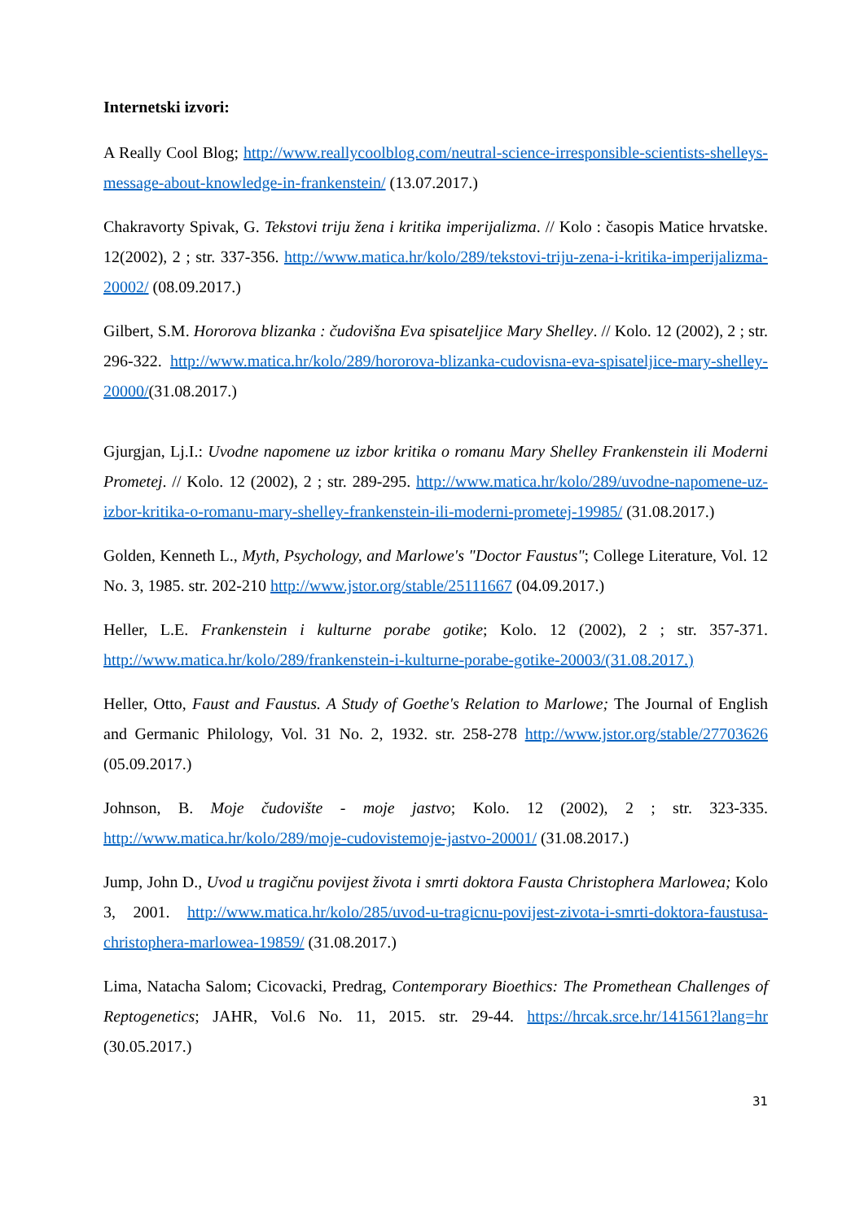Internetski izvori:
A Really Cool Blog; http://www.reallycoolblog.com/neutral-science-irresponsible-scientists-shelleys-message-about-knowledge-in-frankenstein/ (13.07.2017.)
Chakravorty Spivak, G. Tekstovi triju žena i kritika imperijalizma. // Kolo : časopis Matice hrvatske. 12(2002), 2 ; str. 337-356. http://www.matica.hr/kolo/289/tekstovi-triju-zena-i-kritika-imperijalizma-20002/ (08.09.2017.)
Gilbert, S.M. Hororova blizanka : čudovišna Eva spisateljice Mary Shelley. // Kolo. 12 (2002), 2 ; str. 296-322. http://www.matica.hr/kolo/289/hororova-blizanka-cudovisna-eva-spisateljice-mary-shelley-20000/(31.08.2017.)
Gjurgjan, Lj.I.: Uvodne napomene uz izbor kritika o romanu Mary Shelley Frankenstein ili Moderni Prometej. // Kolo. 12 (2002), 2 ; str. 289-295. http://www.matica.hr/kolo/289/uvodne-napomene-uz-izbor-kritika-o-romanu-mary-shelley-frankenstein-ili-moderni-prometej-19985/ (31.08.2017.)
Golden, Kenneth L., Myth, Psychology, and Marlowe's "Doctor Faustus"; College Literature, Vol. 12 No. 3, 1985. str. 202-210 http://www.jstor.org/stable/25111667 (04.09.2017.)
Heller, L.E. Frankenstein i kulturne porabe gotike; Kolo. 12 (2002), 2 ; str. 357-371. http://www.matica.hr/kolo/289/frankenstein-i-kulturne-porabe-gotike-20003/(31.08.2017.)
Heller, Otto, Faust and Faustus. A Study of Goethe's Relation to Marlowe; The Journal of English and Germanic Philology, Vol. 31 No. 2, 1932. str. 258-278 http://www.jstor.org/stable/27703626 (05.09.2017.)
Johnson, B. Moje čudovište - moje jastvo; Kolo. 12 (2002), 2 ; str. 323-335. http://www.matica.hr/kolo/289/moje-cudovistemoje-jastvo-20001/ (31.08.2017.)
Jump, John D., Uvod u tragičnu povijest života i smrti doktora Fausta Christophera Marlowea; Kolo 3, 2001. http://www.matica.hr/kolo/285/uvod-u-tragicnu-povijest-zivota-i-smrti-doktora-faustusa-christophera-marlowea-19859/ (31.08.2017.)
Lima, Natacha Salom; Cicovacki, Predrag, Contemporary Bioethics: The Promethean Challenges of Reptogenetics; JAHR, Vol.6 No. 11, 2015. str. 29-44. https://hrcak.srce.hr/141561?lang=hr (30.05.2017.)
31